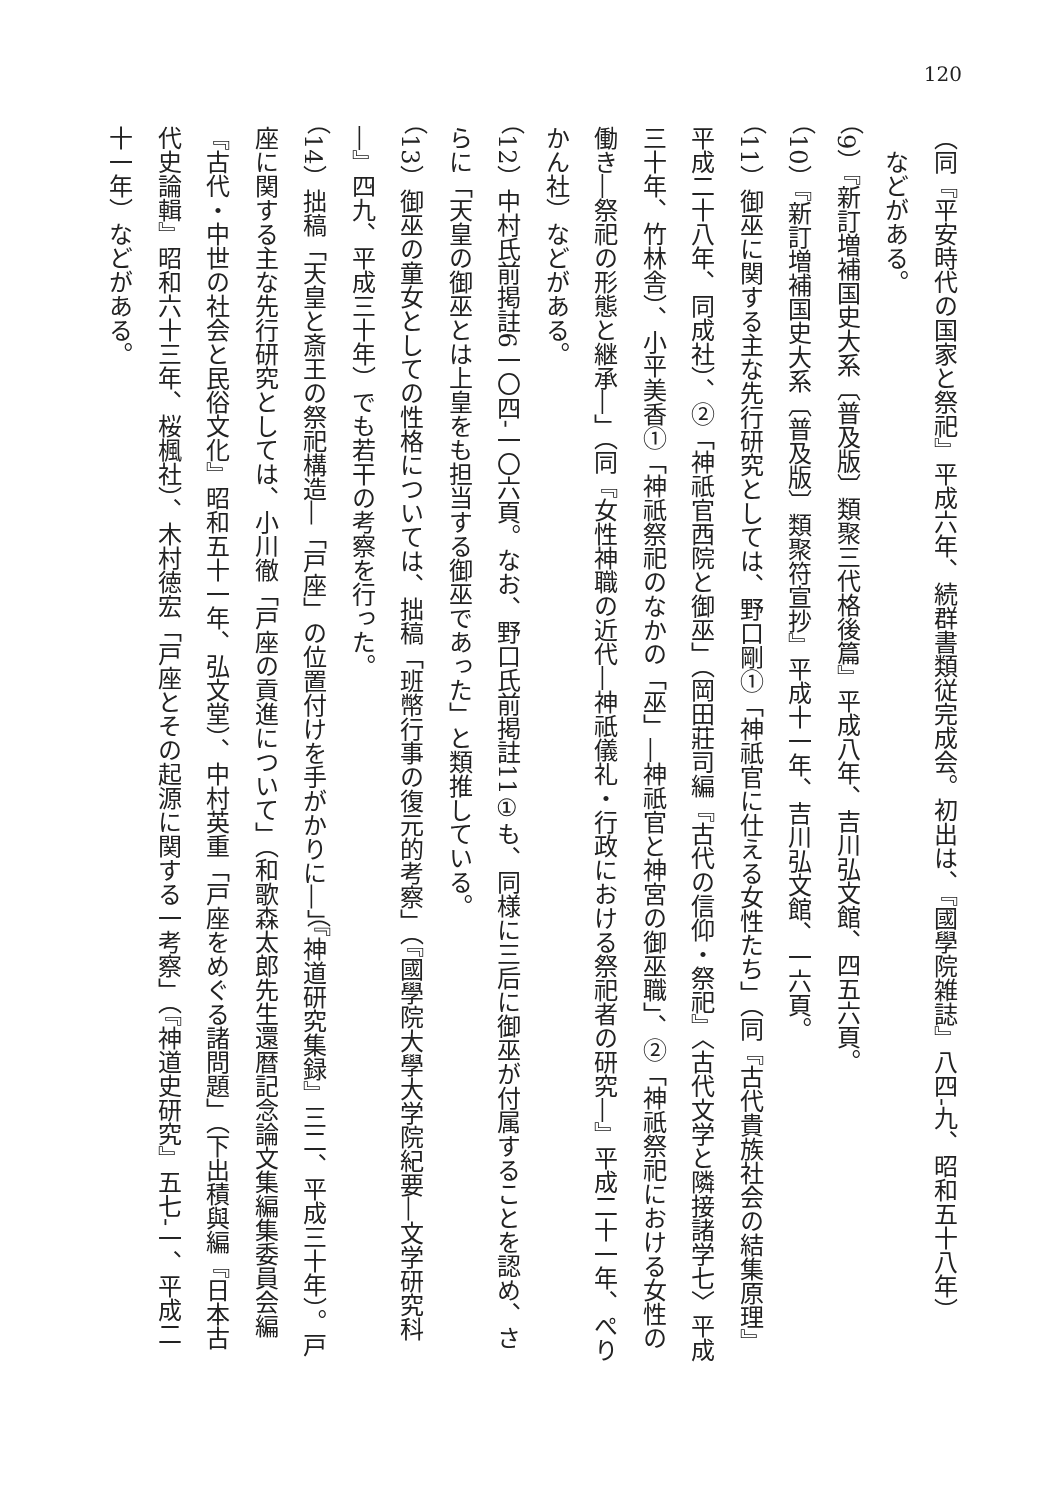120
（同『平安時代の国家と祭祀』平成六年、続群書類従完成会。初出は、『國學院雑誌』八四‐九、昭和五十八年）
　などがある。
（9）『新訂増補国史大系〔普及版〕類聚三代格後篇』平成八年、吉川弘文館、四五六頁。
（10）『新訂増補国史大系〔普及版〕類聚符宣抄』平成十一年、吉川弘文館、一六頁。
（11）御巫に関する主な先行研究としては、野口剛①「神祇官に仕える女性たち」（同『古代貴族社会の結集原理』平成二十八年、同成社）、②「神祇官西院と御巫」（岡田莊司編『古代の信仰・祭祀』〈古代文学と隣接諸学七〉平成三十年、竹林舎）、小平美香①「神祇祭祀のなかの「巫」―神祇官と神宮の御巫職」、②「神祇祭祀における女性の働き―祭祀の形態と継承―」（同『女性神職の近代―神祇儀礼・行政における祭祀者の研究―』平成二十一年、ぺりかん社）などがある。
（12）中村氏前掲註6一〇四‐一〇六頁。なお、野口氏前掲註11①も、同様に三后に御巫が付属することを認め、さらに「天皇の御巫とは上皇をも担当する御巫であった」と類推している。
（13）御巫の童女としての性格については、拙稿「班幣行事の復元的考察」（『國學院大學大学院紀要―文学研究科―』四九、平成三十年）でも若干の考察を行った。
（14）拙稿「天皇と斎王の祭祀構造―「戸座」の位置付けを手がかりに―」（『神道研究集録』三二、平成三十年）。戸座に関する主な先行研究としては、小川徹「戸座の貢進について」（和歌森太郎先生還暦記念論文集編集委員会編『古代・中世の社会と民俗文化』昭和五十一年、弘文堂）、中村英重「戸座をめぐる諸問題」（下出積與編『日本古代史論輯』昭和六十三年、桜楓社）、木村徳宏「戸座とその起源に関する一考察」（『神道史研究』五七‐一、平成二十一年）などがある。